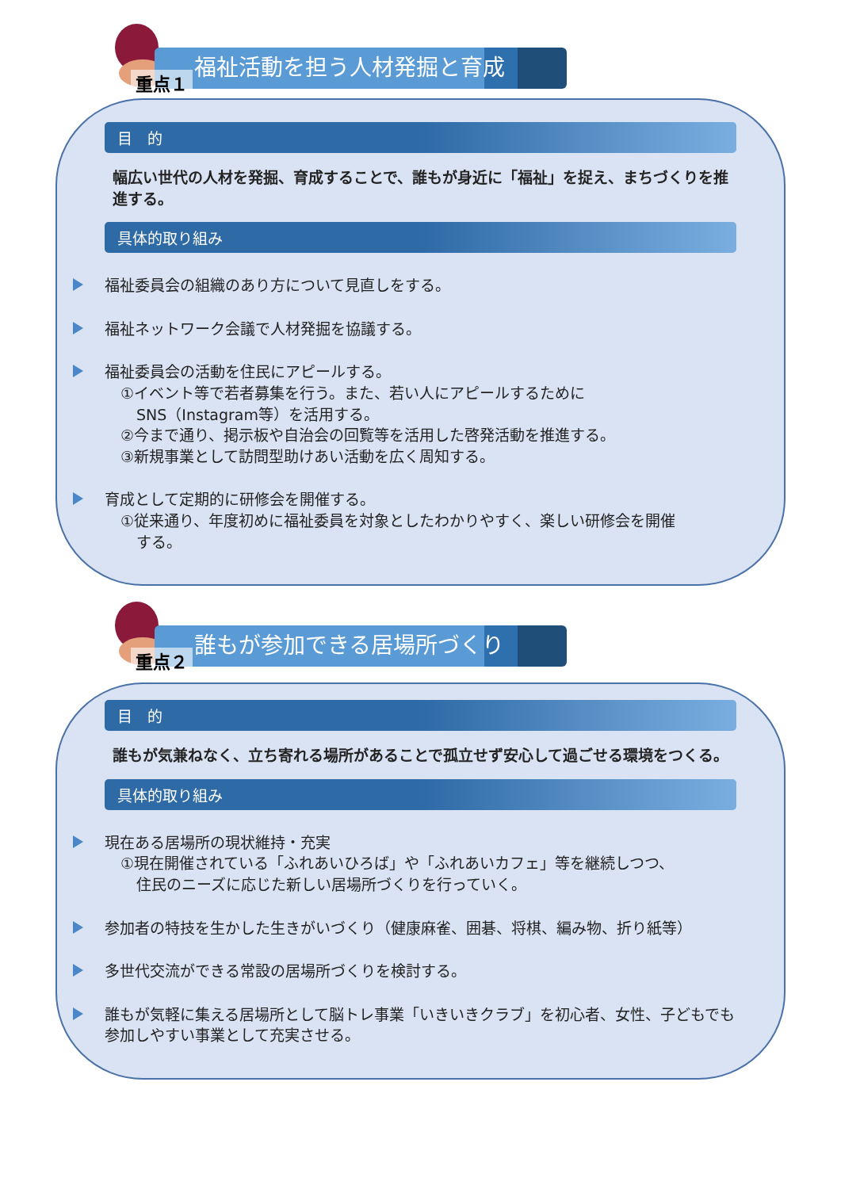福祉活動を担う人材発掘と育成
重点１
目　的
幅広い世代の人材を発掘、育成することで、誰もが身近に「福祉」を捉え、まちづくりを推進する。
具体的取り組み
福祉委員会の組織のあり方について見直しをする。
福祉ネットワーク会議で人材発掘を協議する。
福祉委員会の活動を住民にアピールする。
①イベント等で若者募集を行う。また、若い人にアピールするために
SNS（Instagram等）を活用する。
②今まで通り、掲示板や自治会の回覧等を活用した啓発活動を推進する。
③新規事業として訪問型助けあい活動を広く周知する。
育成として定期的に研修会を開催する。
①従来通り、年度初めに福祉委員を対象としたわかりやすく、楽しい研修会を開催
する。
誰もが参加できる居場所づくり
重点２
目　的
誰もが気兼ねなく、立ち寄れる場所があることで孤立せず安心して過ごせる環境をつくる。
具体的取り組み
現在ある居場所の現状維持・充実
①現在開催されている「ふれあいひろば」や「ふれあいカフェ」等を継続しつつ、
住民のニーズに応じた新しい居場所づくりを行っていく。
参加者の特技を生かした生きがいづくり（健康麻雀、囲碁、将棋、編み物、折り紙等）
多世代交流ができる常設の居場所づくりを検討する。
誰もが気軽に集える居場所として脳トレ事業「いきいきクラブ」を初心者、女性、子どもでも参加しやすい事業として充実させる。